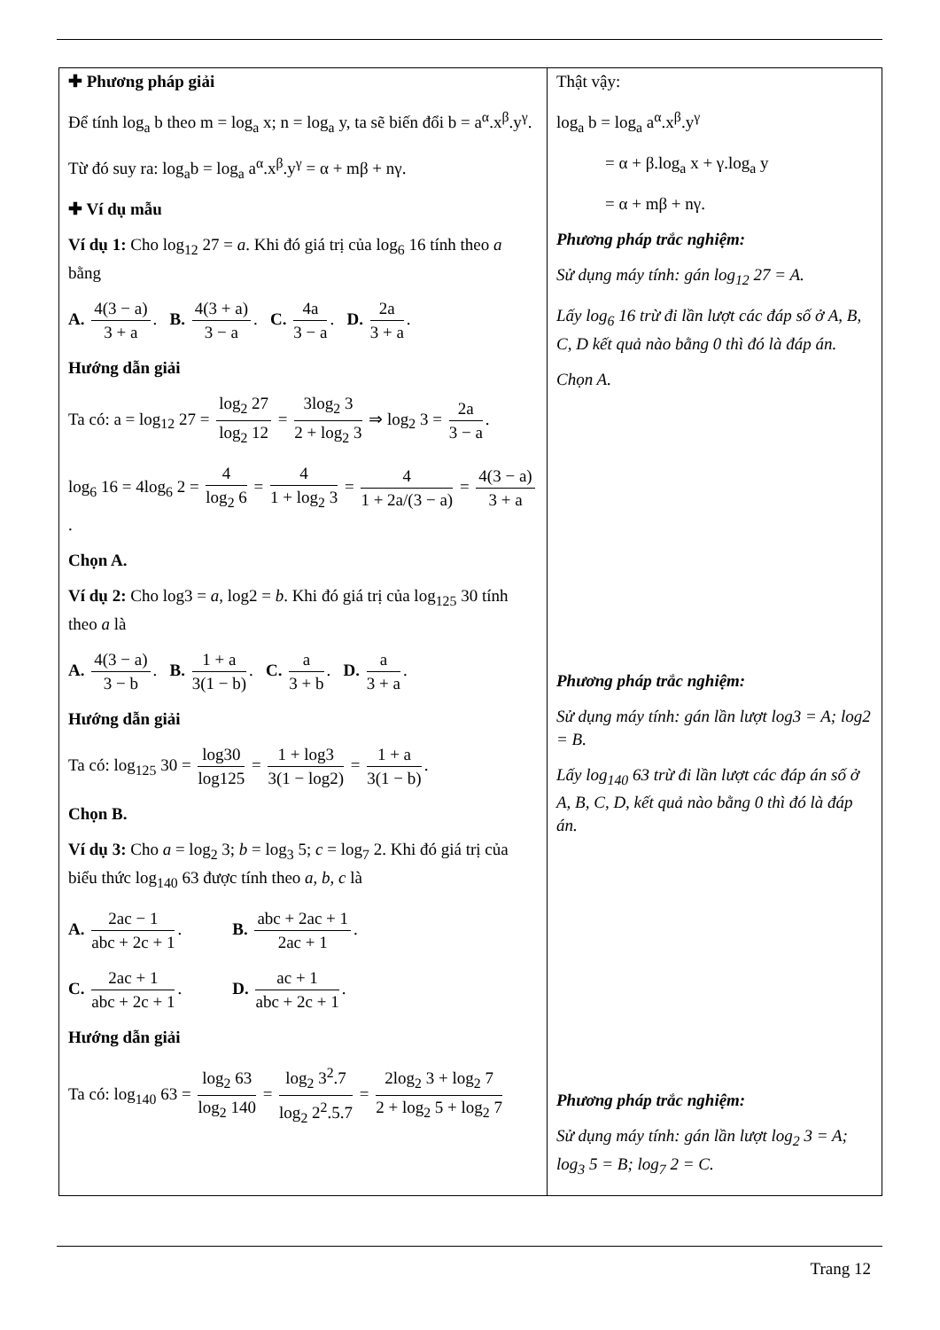| ✚ Phương pháp giải Để tính log<sub>a</sub> b theo m = log<sub>a</sub> x; n = log<sub>a</sub> y, ta sẽ biến đổi b = a<sup>α</sup>.x<sup>β</sup>.y<sup>γ</sup>. Từ đó suy ra: log<sub>a</sub>b = log<sub>a</sub> a<sup>α</sup>.x<sup>β</sup>.y<sup>γ</sup> = α + mβ + nγ. ✚ Ví dụ mẫu Ví dụ 1: Cho log<sub>12</sub> 27 = a . Khi đó giá trị của log<sub>6</sub> 16 tính theo a bằng A. 4(3 − a) 3 + a . B. 4(3 + a) 3 − a . C. 4a 3 − a . D. 2a 3 + a . Hướng dẫn giải Ta có: a = log<sub>12</sub> 27 = log<sub>2</sub> 27 log<sub>2</sub> 12 = 3log<sub>2</sub> 3 2 + log<sub>2</sub> 3 ⇒ log<sub>2</sub> 3 = 2a 3 − a . log<sub>6</sub> 16 = 4log<sub>6</sub> 2 = 4 log<sub>2</sub> 6 = 4 1 + log<sub>2</sub> 3 = 4 1 + 2a/(3 − a) = 4(3 − a) 3 + a . Chọn A. Ví dụ 2: Cho log3 = a , log2 = b . Khi đó giá trị của log<sub>125</sub> 30 tính theo a là A. 4(3 − a) 3 − b . B. 1 + a 3(1 − b) . C. a 3 + b . D. a 3 + a . Hướng dẫn giải Ta có: log<sub>125</sub> 30 = log30 log125 = 1 + log3 3(1 − log2) = 1 + a 3(1 − b) . Chọn B. Ví dụ 3: Cho a = log<sub>2</sub> 3; b = log<sub>3</sub> 5; c = log<sub>7</sub> 2. Khi đó giá trị của biểu thức log<sub>140</sub> 63 được tính theo a, b, c là A. 2ac − 1 abc + 2c + 1 . B. abc + 2ac + 1 2ac + 1 . C. 2ac + 1 abc + 2c + 1 . D. ac + 1 abc + 2c + 1 . Hướng dẫn giải Ta có: log<sub>140</sub> 63 = log<sub>2</sub> 63 log<sub>2</sub> 140 = log<sub>2</sub> 3<sup>2</sup>.7 log<sub>2</sub> 2<sup>2</sup>.5.7 = 2log<sub>2</sub> 3 + log<sub>2</sub> 7 2 + log<sub>2</sub> 5 + log<sub>2</sub> 7 | Thật vậy: log<sub>a</sub> b = log<sub>a</sub> a<sup>α</sup>.x<sup>β</sup>.y<sup>γ</sup> = α + β.log<sub>a</sub> x + γ.log<sub>a</sub> y = α + mβ + nγ. Phương pháp trắc nghiệm: Sử dụng máy tính: gán log<sub>12</sub> 27 = A. Lấy log<sub>6</sub> 16 trừ đi lần lượt các đáp số ở A, B, C, D kết quả nào bằng 0 thì đó là đáp án. Chọn A. Phương pháp trắc nghiệm: Sử dụng máy tính: gán lần lượt log3 = A; log2 = B. Lấy log<sub>140</sub> 63 trừ đi lần lượt các đáp án số ở A, B, C, D, kết quả nào bằng 0 thì đó là đáp án. Phương pháp trắc nghiệm: Sử dụng máy tính: gán lần lượt log<sub>2</sub> 3 = A; log<sub>3</sub> 5 = B; log<sub>7</sub> 2 = C. |
Trang 12